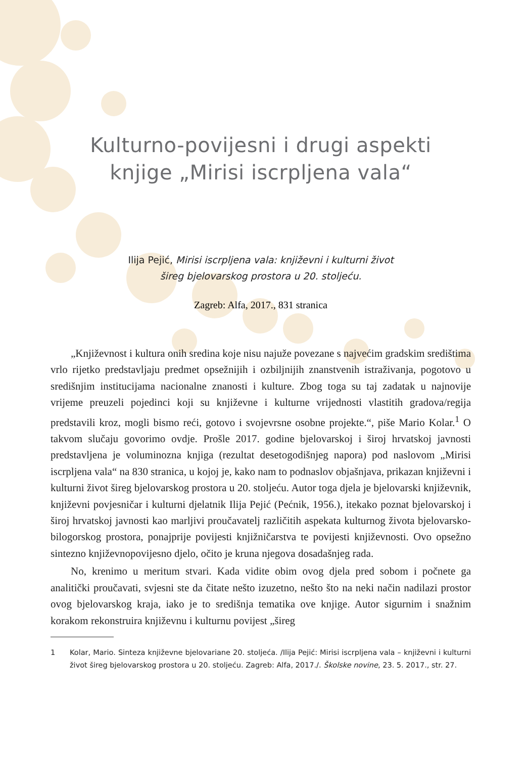Kulturno-povijesni i drugi aspekti
knjige „Mirisi iscrpljena vala“
Ilija Pejić, Mirisi iscrpljena vala: književni i kulturni život
šireg bjelovarskog prostora u 20. stoljeću.
Zagreb: Alfa, 2017., 831 stranica
„Književnost i kultura onih sredina koje nisu najuže povezane s najvećim gradskim središtima vrlo rijetko predstavljaju predmet opsežnijih i ozbiljnijih znanstvenih istraživanja, pogotovo u središnjim institucijama nacionalne znanosti i kulture. Zbog toga su taj zadatak u najnovije vrijeme preuzeli pojedinci koji su književne i kulturne vrijednosti vlastitih gradova/regija predstavili kroz, mogli bismo reći, gotovo i svojevrsne osobne projekte.“, piše Mario Kolar.<sup>1</sup> O takvom slučaju govorimo ovdje. Prošle 2017. godine bjelovarskoj i široj hrvatskoj javnosti predstavljena je voluminozna knjiga (rezultat desetogodišnjeg napora) pod naslovom „Mirisi iscrpljena vala“ na 830 stranica, u kojoj je, kako nam to podnaslov objašnjava, prikazan književni i kulturni život šireg bjelovarskog prostora u 20. stoljeću. Autor toga djela je bjelovarski književnik, književni povjesničar i kulturni djelatnik Ilija Pejić (Pećnik, 1956.), itekako poznat bjelovarskoj i široj hrvatskoj javnosti kao marljivi proučavatelj različitih aspekata kulturnog života bjelovarsko-bilogorskog prostora, ponajprije povijesti knjižničarstva te povijesti književnosti. Ovo opsežno sintezno književnopovijesno djelo, očito je kruna njegova dosadašnjeg rada.
No, krenimo u meritum stvari. Kada vidite obim ovog djela pred sobom i počnete ga analitički proučavati, svjesni ste da čitate nešto izuzetno, nešto što na neki način nadilazi prostor ovog bjelovarskog kraja, iako je to središnja tematika ove knjige. Autor sigurnim i snažnim korakom rekonstruira književnu i kulturnu povijest „šireg
1 Kolar, Mario. Sinteza književne bjelovariane 20. stoljeća. /Ilija Pejić: Mirisi iscrpljena vala – književni i kulturni život šireg bjelovarskog prostora u 20. stoljeću. Zagreb: Alfa, 2017./. Školske novine, 23. 5. 2017., str. 27.